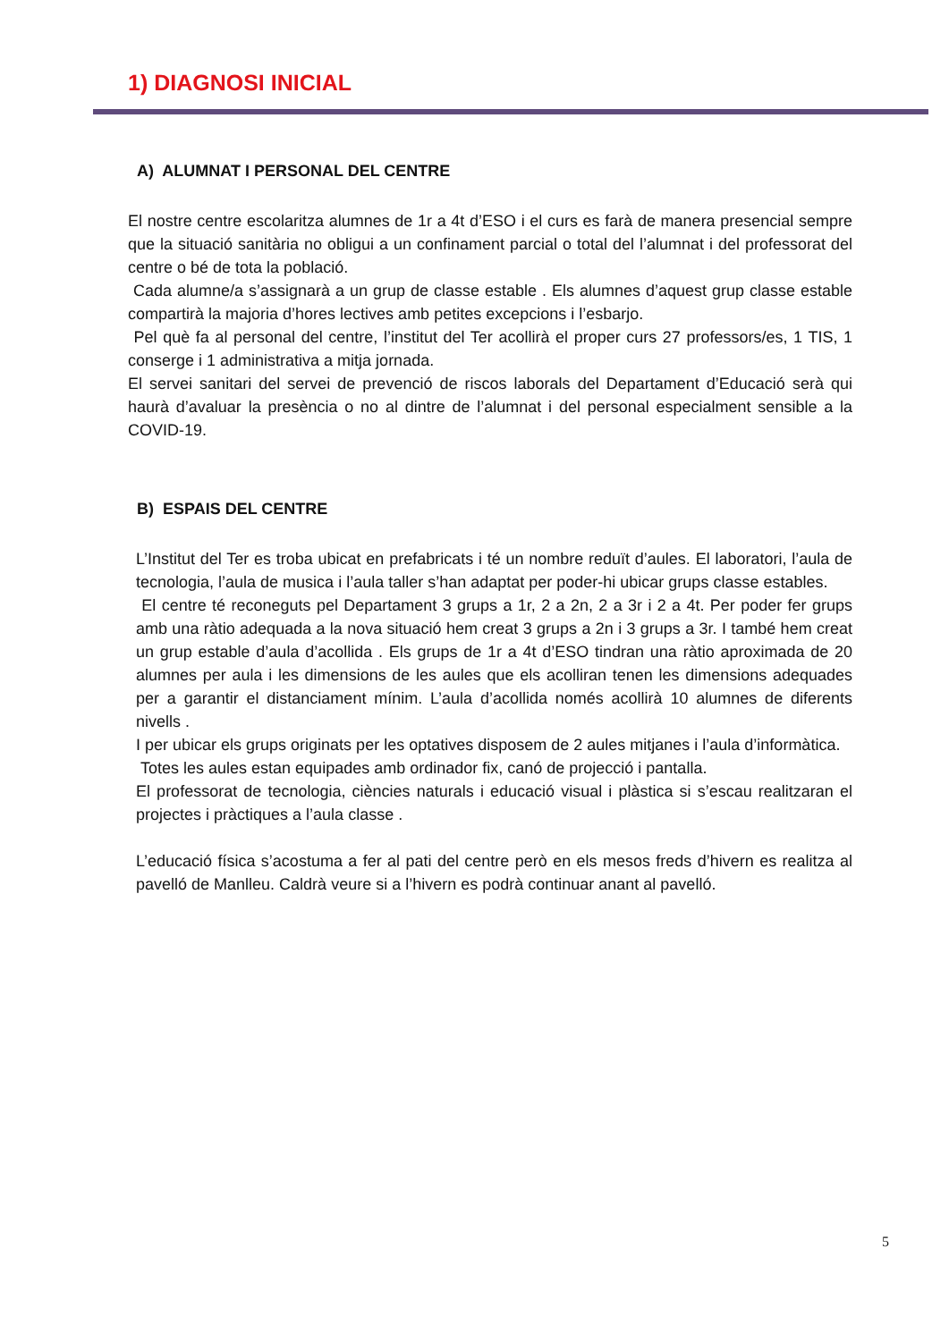1) DIAGNOSI INICIAL
A) ALUMNAT I PERSONAL DEL CENTRE
El nostre centre escolaritza alumnes de 1r a 4t d’ESO i el curs es farà de manera presencial sempre que la situació sanitària no obligui a un confinament parcial o total del l’alumnat i del professorat del centre o bé de tota la població.
Cada alumne/a s’assignarà a un grup de classe estable . Els alumnes d’aquest grup classe estable compartirà la majoria d’hores lectives amb petites excepcions i l’esbarjo.
Pel què fa al personal del centre, l’institut del Ter acollirà el proper curs 27 professors/es, 1 TIS, 1 conserge i 1 administrativa a mitja jornada.
El servei sanitari del servei de prevenció de riscos laborals del Departament d’Educació serà qui haurà d’avaluar la presència o no al dintre de l’alumnat i del personal especialment sensible a la COVID-19.
B) ESPAIS DEL CENTRE
L’Institut del Ter es troba ubicat en prefabricats i té un nombre reduït d’aules. El laboratori, l’aula de tecnologia, l’aula de musica i l’aula taller s’han adaptat per poder-hi ubicar grups classe estables.
El centre té reconeguts pel Departament 3 grups a 1r, 2 a 2n, 2 a 3r i 2 a 4t. Per poder fer grups amb una ràtio adequada a la nova situació hem creat 3 grups a 2n i 3 grups a 3r. I també hem creat un grup estable d’aula d’acollida . Els grups de 1r a 4t d’ESO tindran una ràtio aproximada de 20 alumnes per aula i les dimensions de les aules que els acolliran tenen les dimensions adequades per a garantir el distanciament mínim. L’aula d’acollida només acollirà 10 alumnes de diferents nivells .
I per ubicar els grups originats per les optatives disposem de 2 aules mitjanes i l’aula d’informàtica.
Totes les aules estan equipades amb ordinador fix, canó de projecció i pantalla.
El professorat de tecnologia, ciències naturals i educació visual i plàstica si s’escau realitzaran el projectes i pràctiques a l’aula classe .
L’educació física s’acostuma a fer al pati del centre però en els mesos freds d’hivern es realitza al pavelló de Manlleu. Caldrà veure si a l’hivern es podrà continuar anant al pavelló.
5